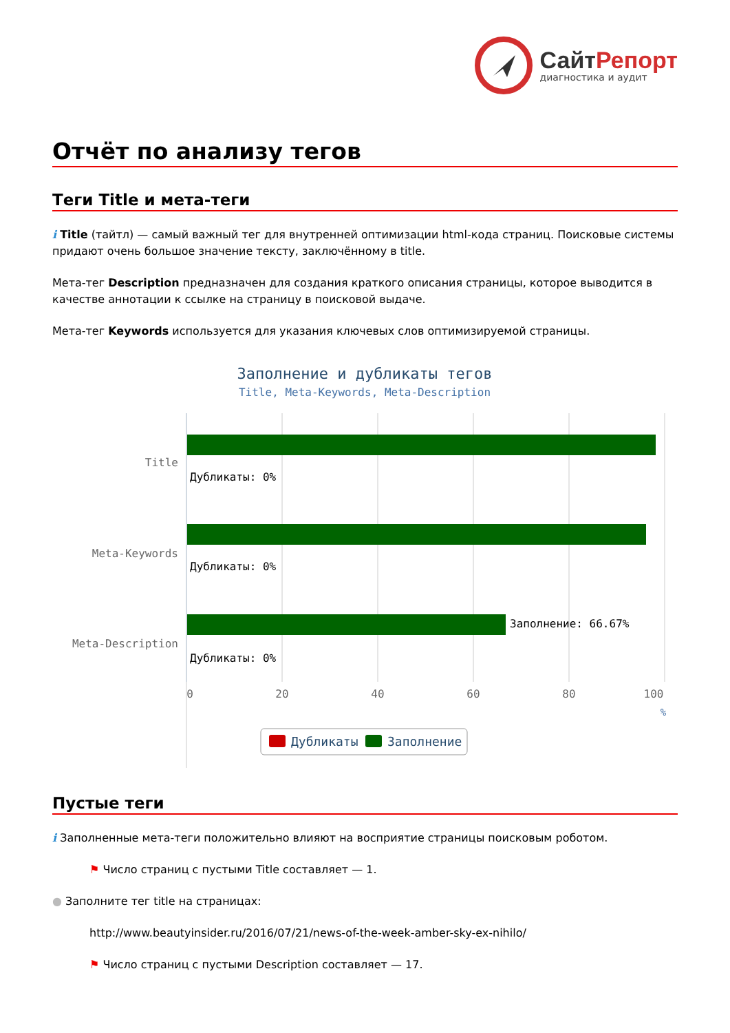СайтРепорт
диагностика и аудит
Отчёт по анализу тегов
Теги Title и мета-теги
i Title (тайтл) — самый важный тег для внутренней оптимизации html-кода страниц. Поисковые системы придают очень большое значение тексту, заключённому в title.
Мета-тег Description предназначен для создания краткого описания страницы, которое выводится в качестве аннотации к ссылке на страницу в поисковой выдаче.
Мета-тег Keywords используется для указания ключевых слов оптимизируемой страницы.
Заполнение и дубликаты тегов
Title, Meta-Keywords, Meta-Description
Title
Meta-Keywords
Meta-Description
Дубликаты: 0%
Дубликаты: 0%
Заполнение: 66.67%
Дубликаты: 0%
0
20
40
60
80
100
%
Дубликаты
Заполнение
Пустые теги
i Заполненные мета-теги положительно влияют на восприятие страницы поисковым роботом.
⚑ Число страниц с пустыми Title составляет — 1.
● Заполните тег title на страницах:
http://www.beautyinsider.ru/2016/07/21/news-of-the-week-amber-sky-ex-nihilo/
⚑ Число страниц с пустыми Description составляет — 17.